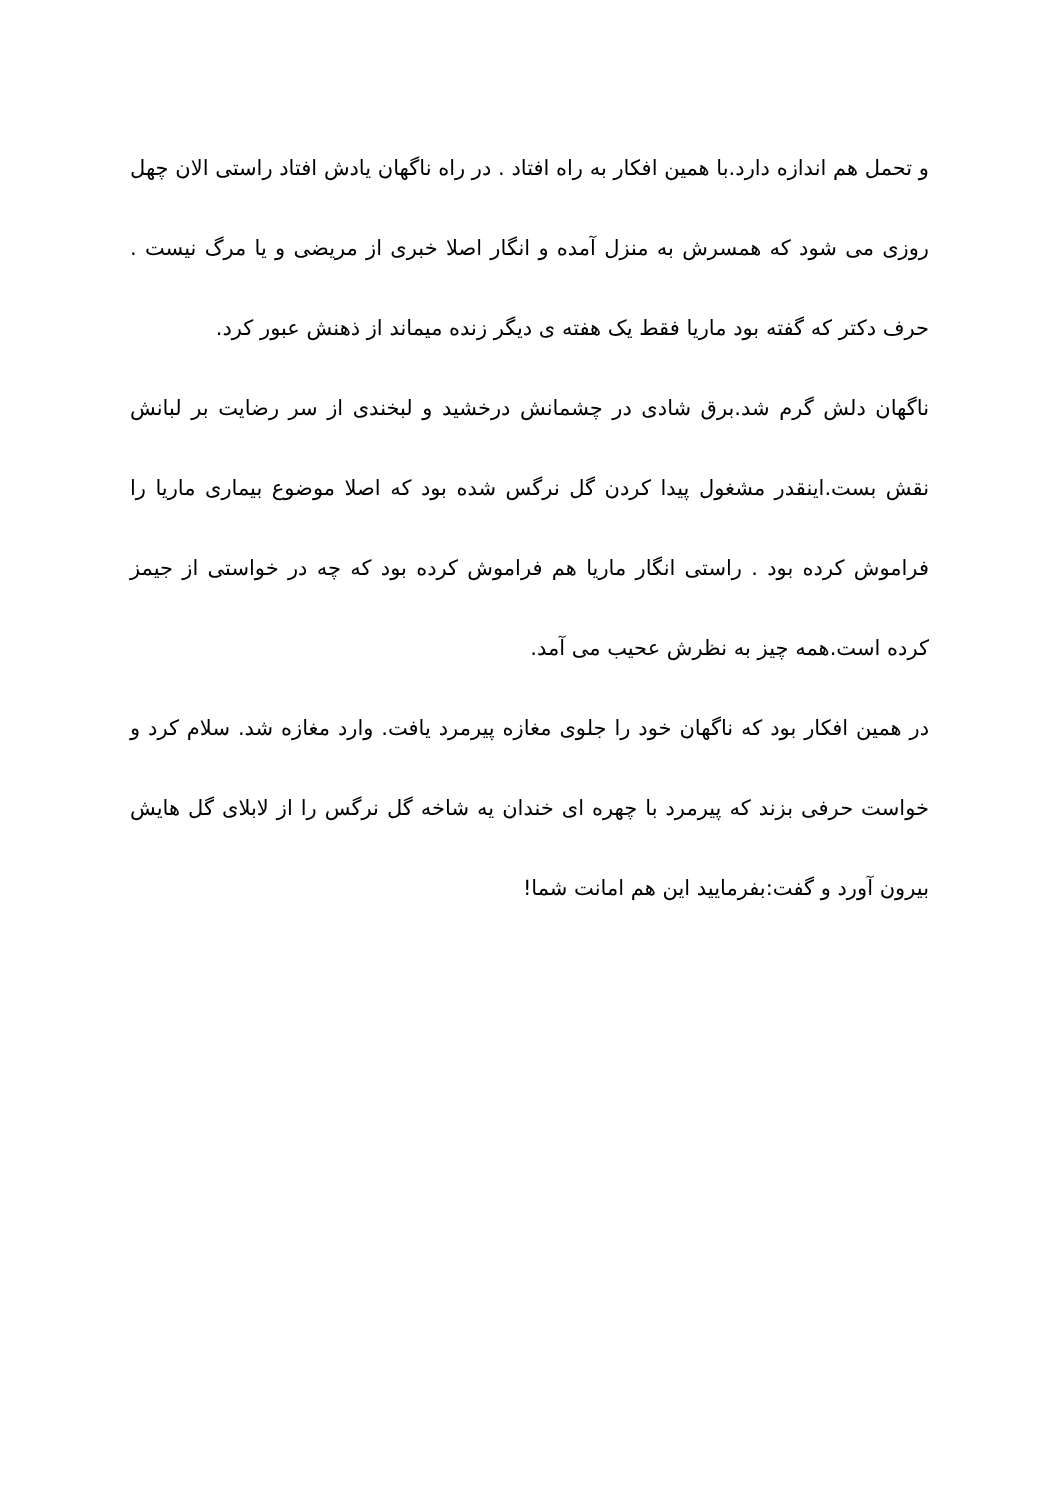و تحمل هم اندازه دارد.با همین افکار به راه افتاد . در راه ناگهان یادش افتاد راستی الان چهل روزی می شود که همسرش به منزل آمده و انگار اصلا خبری از مریضی و یا مرگ نیست . حرف دکتر که گفته بود ماریا فقط یک هفته ی دیگر زنده میماند از ذهنش عبور کرد.
ناگهان دلش گرم شد.برق شادی در چشمانش درخشید و لبخندی از سر رضایت بر لبانش نقش بست.اینقدر مشغول پیدا کردن گل نرگس شده بود که اصلا موضوع بیماری ماریا را فراموش کرده بود . راستی انگار ماریا هم فراموش کرده بود که چه در خواستی از جیمز کرده است.همه چیز به نظرش عحیب می آمد.
در همین افکار بود که ناگهان خود را جلوی مغازه پیرمرد یافت. وارد مغازه شد. سلام کرد و خواست حرفی بزند که پیرمرد با چهره ای خندان یه شاخه گل نرگس را از لابلای گل هایش بیرون آورد و گفت:بفرمایید این هم امانت شما!